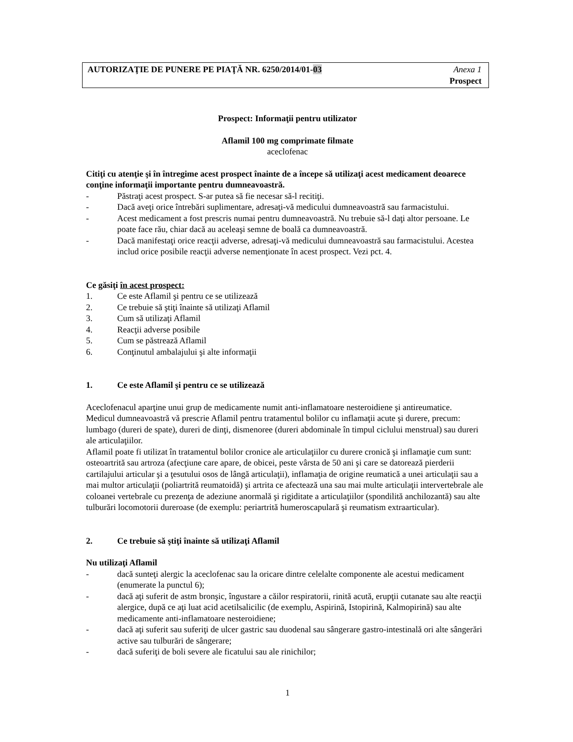AUTORIZAŢIE DE PUNERE PE PIAŢĂ NR. 6250/2014/01-03
Anexa 1
Prospect
Prospect: Informaţii pentru utilizator
Aflamil 100 mg comprimate filmate
aceclofenac
Citiţi cu atenţie şi în întregime acest prospect înainte de a începe să utilizaţi acest medicament deoarece conţine informaţii importante pentru dumneavoastră.
- Păstraţi acest prospect. S-ar putea să fie necesar să-l recitiţi.
- Dacă aveţi orice întrebări suplimentare, adresaţi-vă medicului dumneavoastră sau farmacistului.
- Acest medicament a fost prescris numai pentru dumneavoastră. Nu trebuie să-l daţi altor persoane. Le poate face rău, chiar dacă au aceleaşi semne de boală ca dumneavoastră.
- Dacă manifestaţi orice reacţii adverse, adresaţi-vă medicului dumneavoastră sau farmacistului. Acestea includ orice posibile reacţii adverse nemenţionate în acest prospect. Vezi pct. 4.
Ce găsiţi în acest prospect:
1. Ce este Aflamil şi pentru ce se utilizează
2. Ce trebuie să ştiţi înainte să utilizaţi Aflamil
3. Cum să utilizaţi Aflamil
4. Reacţii adverse posibile
5. Cum se păstrează Aflamil
6. Conţinutul ambalajului şi alte informaţii
1. Ce este Aflamil şi pentru ce se utilizează
Aceclofenacul aparţine unui grup de medicamente numit anti-inflamatoare nesteroidiene şi antireumatice.
Medicul dumneavoastră vă prescrie Aflamil pentru tratamentul bolilor cu inflamaţii acute şi durere, precum: lumbago (dureri de spate), dureri de dinţi, dismenoree (dureri abdominale în timpul ciclului menstrual) sau dureri ale articulaţiilor.
Aflamil poate fi utilizat în tratamentul bolilor cronice ale articulaţiilor cu durere cronică şi inflamaţie cum sunt: osteoartrită sau artroza (afecţiune care apare, de obicei, peste vârsta de 50 ani şi care se datorează pierderii cartilajului articular şi a ţesutului osos de lângă articulaţii), inflamaţia de origine reumatică a unei articulaţii sau a mai multor articulaţii (poliartrită reumatoidă) şi artrita ce afectează una sau mai multe articulaţii intervertebrale ale coloanei vertebrale cu prezenţa de adeziune anormală şi rigiditate a articulaţiilor (spondilită anchilozantă) sau alte tulburări locomotorii dureroase (de exemplu: periartrită humeroscapulară şi reumatism extraarticular).
2. Ce trebuie să ştiţi înainte să utilizaţi Aflamil
Nu utilizaţi Aflamil
- dacă sunteţi alergic la aceclofenac sau la oricare dintre celelalte componente ale acestui medicament (enumerate la punctul 6);
- dacă aţi suferit de astm bronşic, îngustare a căilor respiratorii, rinită acută, erupţii cutanate sau alte reacţii alergice, după ce aţi luat acid acetilsalicilic (de exemplu, Aspirină, Istopirină, Kalmopirină) sau alte medicamente anti-inflamatoare nesteroidiene;
- dacă aţi suferit sau suferiţi de ulcer gastric sau duodenal sau sângerare gastro-intestinală ori alte sângerări active sau tulburări de sângerare;
- dacă suferiţi de boli severe ale ficatului sau ale rinichilor;
1